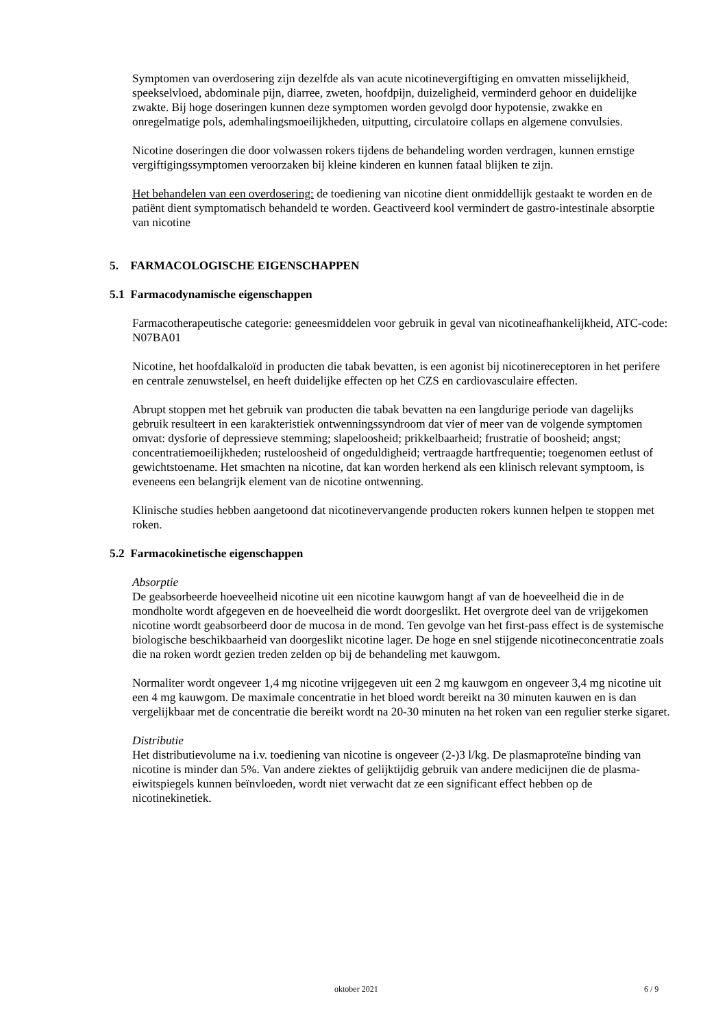Symptomen van overdosering zijn dezelfde als van acute nicotinevergiftiging en omvatten misselijkheid, speekselvloed, abdominale pijn, diarree, zweten, hoofdpijn, duizeligheid, verminderd gehoor en duidelijke zwakte. Bij hoge doseringen kunnen deze symptomen worden gevolgd door hypotensie, zwakke en onregelmatige pols, ademhalingsmoeilijkheden, uitputting, circulatoire collaps en algemene convulsies.
Nicotine doseringen die door volwassen rokers tijdens de behandeling worden verdragen, kunnen ernstige vergiftigingssymptomen veroorzaken bij kleine kinderen en kunnen fataal blijken te zijn.
Het behandelen van een overdosering: de toediening van nicotine dient onmiddellijk gestaakt te worden en de patiënt dient symptomatisch behandeld te worden. Geactiveerd kool vermindert de gastro-intestinale absorptie van nicotine
5. FARMACOLOGISCHE EIGENSCHAPPEN
5.1 Farmacodynamische eigenschappen
Farmacotherapeutische categorie: geneesmiddelen voor gebruik in geval van nicotineafhankelijkheid, ATC-code: N07BA01
Nicotine, het hoofdalkaloïd in producten die tabak bevatten, is een agonist bij nicotinereceptoren in het perifere en centrale zenuwstelsel, en heeft duidelijke effecten op het CZS en cardiovasculaire effecten.
Abrupt stoppen met het gebruik van producten die tabak bevatten na een langdurige periode van dagelijks gebruik resulteert in een karakteristiek ontwenningssyndroom dat vier of meer van de volgende symptomen omvat: dysforie of depressieve stemming; slapeloosheid; prikkelbaarheid; frustratie of boosheid; angst; concentratiemoeilijkheden; rusteloosheid of ongeduldigheid; vertraagde hartfrequentie; toegenomen eetlust of gewichtstoename. Het smachten na nicotine, dat kan worden herkend als een klinisch relevant symptoom, is eveneens een belangrijk element van de nicotine ontwenning.
Klinische studies hebben aangetoond dat nicotinevervangende producten rokers kunnen helpen te stoppen met roken.
5.2 Farmacokinetische eigenschappen
Absorptie
De geabsorbeerde hoeveelheid nicotine uit een nicotine kauwgom hangt af van de hoeveelheid die in de mondholte wordt afgegeven en de hoeveelheid die wordt doorgeslikt. Het overgrote deel van de vrijgekomen nicotine wordt geabsorbeerd door de mucosa in de mond. Ten gevolge van het first-pass effect is de systemische biologische beschikbaarheid van doorgeslikt nicotine lager. De hoge en snel stijgende nicotineconcentratie zoals die na roken wordt gezien treden zelden op bij de behandeling met kauwgom.
Normaliter wordt ongeveer 1,4 mg nicotine vrijgegeven uit een 2 mg kauwgom en ongeveer 3,4 mg nicotine uit een 4 mg kauwgom. De maximale concentratie in het bloed wordt bereikt na 30 minuten kauwen en is dan vergelijkbaar met de concentratie die bereikt wordt na 20-30 minuten na het roken van een regulier sterke sigaret.
Distributie
Het distributievolume na i.v. toediening van nicotine is ongeveer (2-)3 l/kg. De plasmaproteïne binding van nicotine is minder dan 5%. Van andere ziektes of gelijktijdig gebruik van andere medicijnen die de plasma-eiwitspiegels kunnen beïnvloeden, wordt niet verwacht dat ze een significant effect hebben op de nicotinekinetiek.
oktober 2021 6 / 9